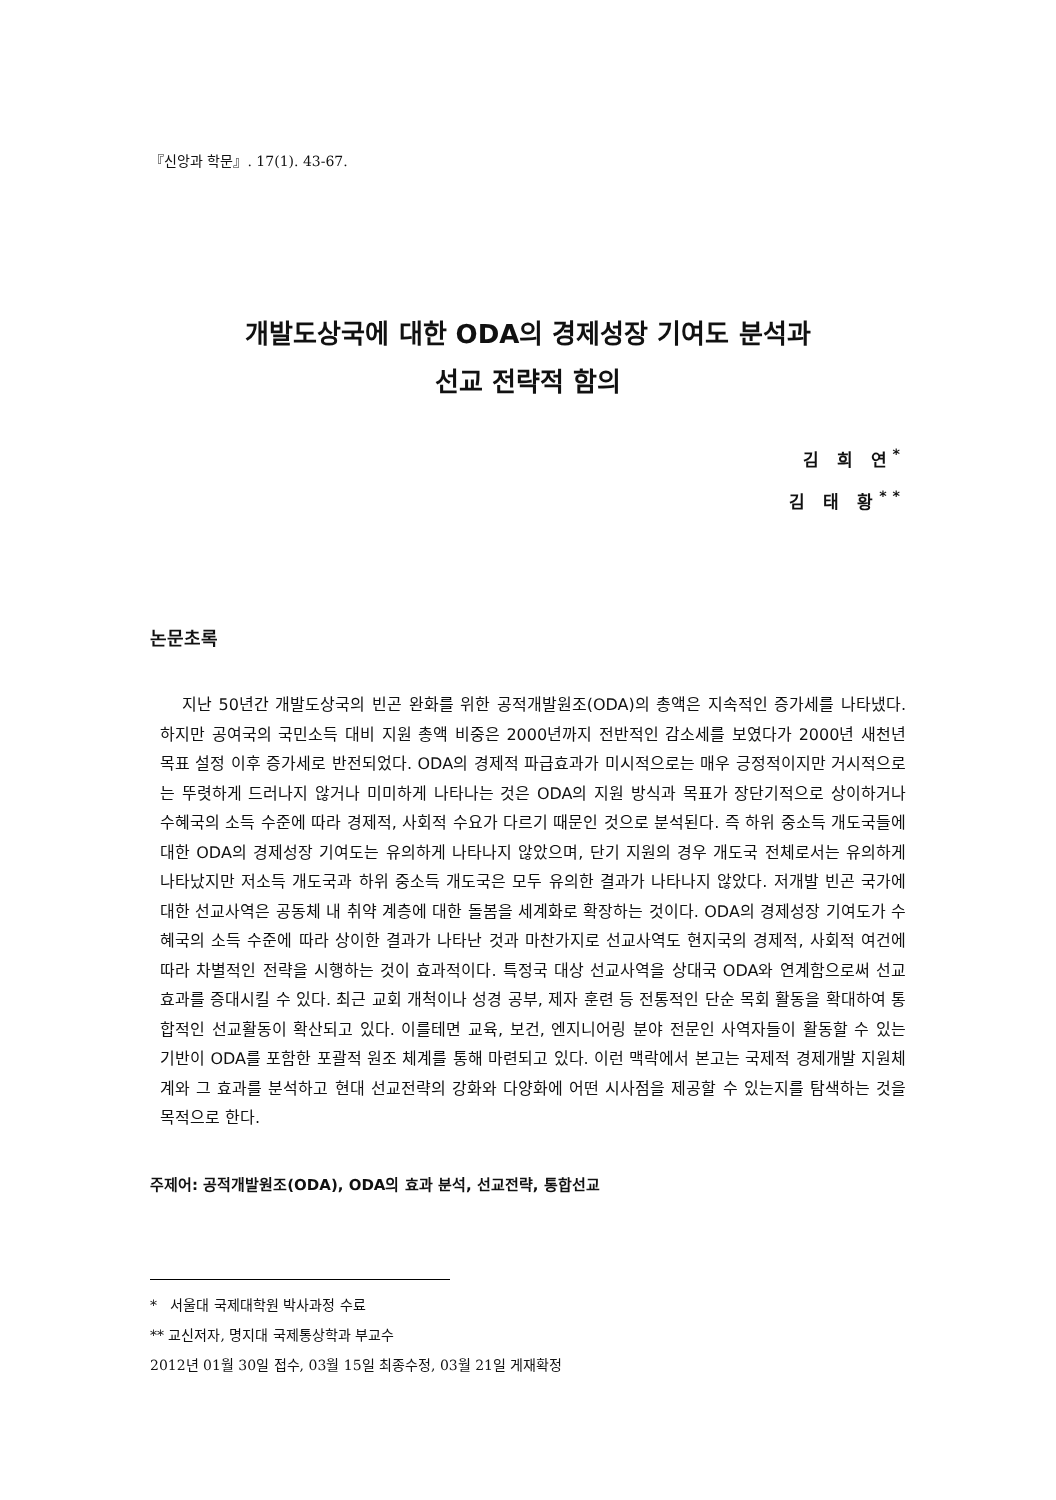『신앙과 학문』. 17(1). 43-67.
개발도상국에 대한 ODA의 경제성장 기여도 분석과
선교 전략적 함의
김 희 연<sup>*</sup>
김 태 황<sup>**</sup>
논문초록
지난 50년간 개발도상국의 빈곤 완화를 위한 공적개발원조(ODA)의 총액은 지속적인 증가세를 나타냈다. 하지만 공여국의 국민소득 대비 지원 총액 비중은 2000년까지 전반적인 감소세를 보였다가 2000년 새천년 목표 설정 이후 증가세로 반전되었다. ODA의 경제적 파급효과가 미시적으로는 매우 긍정적이지만 거시적으로는 뚜렷하게 드러나지 않거나 미미하게 나타나는 것은 ODA의 지원 방식과 목표가 장단기적으로 상이하거나 수혜국의 소득 수준에 따라 경제적, 사회적 수요가 다르기 때문인 것으로 분석된다. 즉 하위 중소득 개도국들에 대한 ODA의 경제성장 기여도는 유의하게 나타나지 않았으며, 단기 지원의 경우 개도국 전체로서는 유의하게 나타났지만 저소득 개도국과 하위 중소득 개도국은 모두 유의한 결과가 나타나지 않았다. 저개발 빈곤 국가에 대한 선교사역은 공동체 내 취약 계층에 대한 돌봄을 세계화로 확장하는 것이다. ODA의 경제성장 기여도가 수혜국의 소득 수준에 따라 상이한 결과가 나타난 것과 마찬가지로 선교사역도 현지국의 경제적, 사회적 여건에 따라 차별적인 전략을 시행하는 것이 효과적이다. 특정국 대상 선교사역을 상대국 ODA와 연계함으로써 선교 효과를 증대시킬 수 있다. 최근 교회 개척이나 성경 공부, 제자 훈련 등 전통적인 단순 목회 활동을 확대하여 통합적인 선교활동이 확산되고 있다. 이를테면 교육, 보건, 엔지니어링 분야 전문인 사역자들이 활동할 수 있는 기반이 ODA를 포함한 포괄적 원조 체계를 통해 마련되고 있다. 이런 맥락에서 본고는 국제적 경제개발 지원체계와 그 효과를 분석하고 현대 선교전략의 강화와 다양화에 어떤 시사점을 제공할 수 있는지를 탐색하는 것을 목적으로 한다.
주제어: 공적개발원조(ODA), ODA의 효과 분석, 선교전략, 통합선교
* 서울대 국제대학원 박사과정 수료
** 교신저자, 명지대 국제통상학과 부교수
2012년 01월 30일 접수, 03월 15일 최종수정, 03월 21일 게재확정